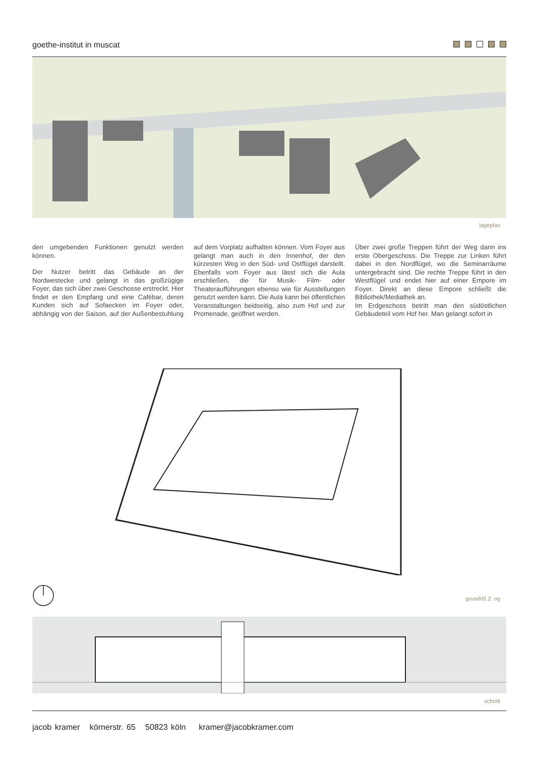goethe-institut in muscat
lageplan
den umgebenden Funktionen genutzt werden können.
Der Nutzer betritt das Gebäude an der Nordwestecke und gelangt in das großzügige Foyer, das sich über zwei Geschosse erstreckt. Hier findet er den Empfang und eine Cafébar, deren Kunden sich auf Sofaecken im Foyer oder, abhängig von der Saison, auf der Außenbestuhlung auf dem Vorplatz aufhalten können. Vom Foyer aus gelangt man auch in den Innenhof, der den kürzesten Weg in den Süd- und Ostflügel darstellt. Ebenfalls vom Foyer aus lässt sich die Aula erschließen, die für Musik- Film- oder Theateraufführungen ebenso wie für Ausstellungen genutzt werden kann. Die Aula kann bei öffentlichen Veranstaltungen beidseitig, also zum Hof und zur Promenade, geöffnet werden.
Über zwei große Treppen führt der Weg dann ins erste Obergeschoss. Die Treppe zur Linken führt dabei in den Nordflügel, wo die Seminarräume untergebracht sind. Die rechte Treppe führt in den Westflügel und endet hier auf einer Empore im Foyer. Direkt an diese Empore schließt die Bibliothek/Mediathek an.
Im Erdgeschoss betritt man den südöstlichen Gebäudeteil vom Hof her. Man gelangt sofort in
grundriß 2. og
schnitt
jacob kramer körnerstr. 65 50823 köln kramer@jacobkramer.com